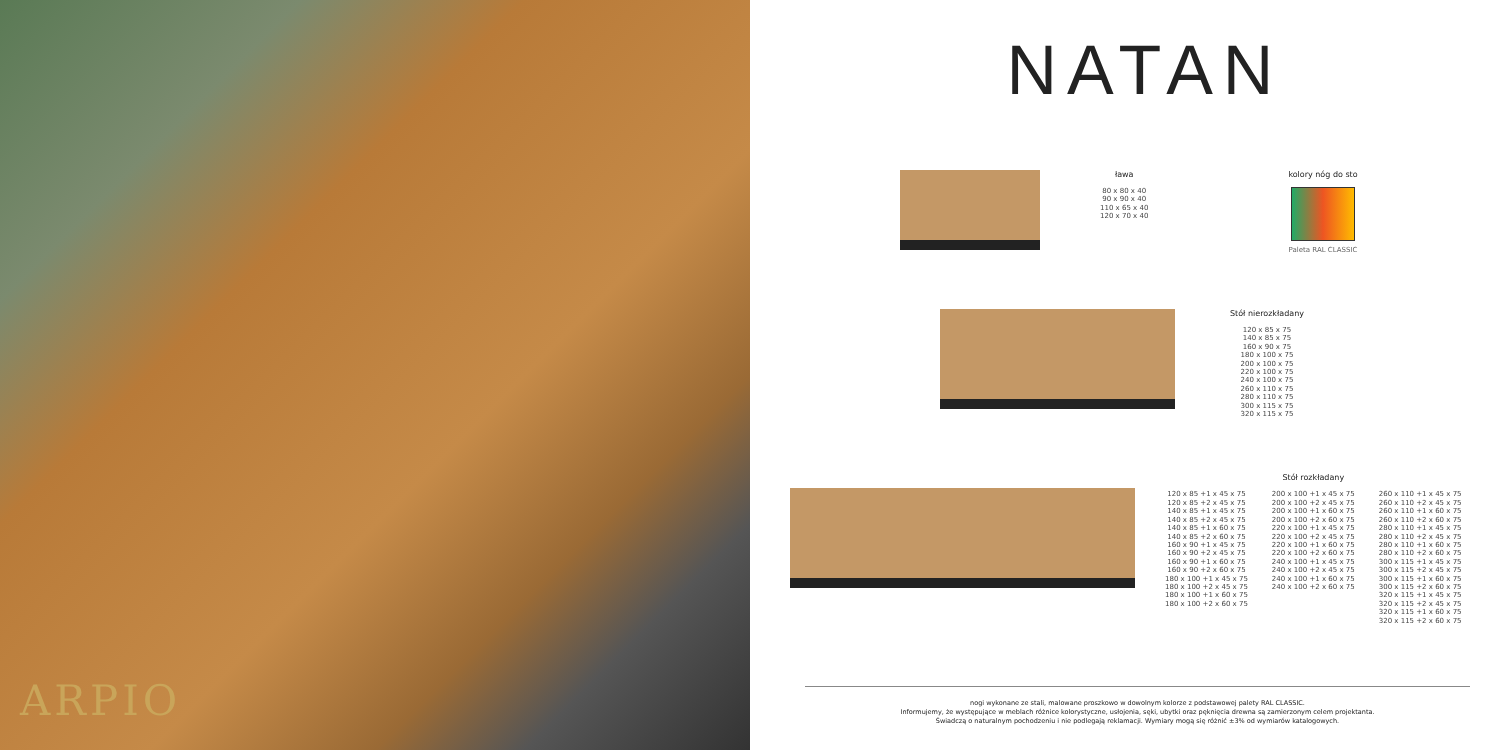ARPIO
NATAN
ława
80 x 80 x 40
90 x 90 x 40
110 x 65 x 40
120 x 70 x 40
kolory nóg do sto
Paleta RAL CLASSIC
Stół nierozkładany
120 x 85 x 75
140 x 85 x 75
160 x 90 x 75
180 x 100 x 75
200 x 100 x 75
220 x 100 x 75
240 x 100 x 75
260 x 110 x 75
280 x 110 x 75
300 x 115 x 75
320 x 115 x 75
Stół rozkładany
120 x 85 +1 x 45 x 75
120 x 85 +2 x 45 x 75
140 x 85 +1 x 45 x 75
140 x 85 +2 x 45 x 75
140 x 85 +1 x 60 x 75
140 x 85 +2 x 60 x 75
160 x 90 +1 x 45 x 75
160 x 90 +2 x 45 x 75
160 x 90 +1 x 60 x 75
160 x 90 +2 x 60 x 75
180 x 100 +1 x 45 x 75
180 x 100 +2 x 45 x 75
180 x 100 +1 x 60 x 75
180 x 100 +2 x 60 x 75
200 x 100 +1 x 45 x 75
200 x 100 +2 x 45 x 75
200 x 100 +1 x 60 x 75
200 x 100 +2 x 60 x 75
220 x 100 +1 x 45 x 75
220 x 100 +2 x 45 x 75
220 x 100 +1 x 60 x 75
220 x 100 +2 x 60 x 75
240 x 100 +1 x 45 x 75
240 x 100 +2 x 45 x 75
240 x 100 +1 x 60 x 75
240 x 100 +2 x 60 x 75
260 x 110 +1 x 45 x 75
260 x 110 +2 x 45 x 75
260 x 110 +1 x 60 x 75
260 x 110 +2 x 60 x 75
280 x 110 +1 x 45 x 75
280 x 110 +2 x 45 x 75
280 x 110 +1 x 60 x 75
280 x 110 +2 x 60 x 75
300 x 115 +1 x 45 x 75
300 x 115 +2 x 45 x 75
300 x 115 +1 x 60 x 75
300 x 115 +2 x 60 x 75
320 x 115 +1 x 45 x 75
320 x 115 +2 x 45 x 75
320 x 115 +1 x 60 x 75
320 x 115 +2 x 60 x 75
nogi wykonane ze stali, malowane proszkowo w dowolnym kolorze z podstawowej palety RAL CLASSIC.
Informujemy, że występujące w meblach różnice kolorystyczne, usłojenia, sęki, ubytki oraz pęknięcia drewna są zamierzonym celem projektanta.
Świadczą o naturalnym pochodzeniu i nie podlegają reklamacji. Wymiary mogą się różnić ±3% od wymiarów katalogowych.